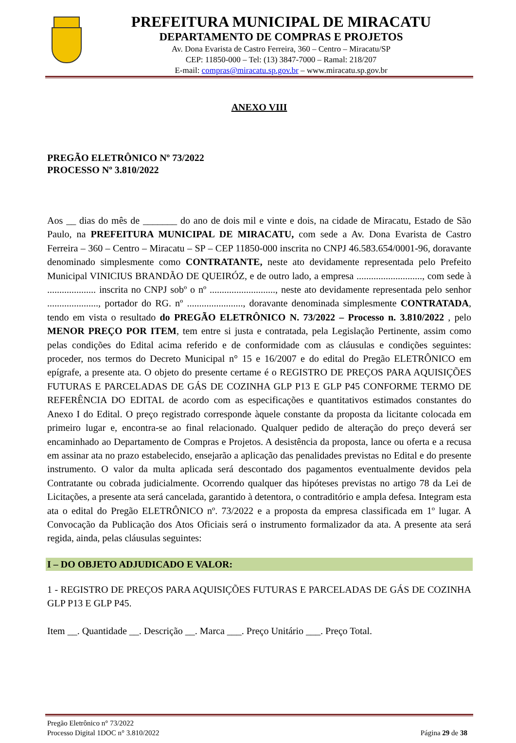PREFEITURA MUNICIPAL DE MIRACATU
DEPARTAMENTO DE COMPRAS E PROJETOS
Av. Dona Evarista de Castro Ferreira, 360 – Centro – Miracatu/SP
CEP: 11850-000 – Tel: (13) 3847-7000 – Ramal: 218/207
E-mail: compras@miracatu.sp.gov.br – www.miracatu.sp.gov.br
ANEXO VIII
PREGÃO ELETRÔNICO Nº 73/2022
PROCESSO Nº 3.810/2022
Aos __ dias do mês de _______ do ano de dois mil e vinte e dois, na cidade de Miracatu, Estado de São Paulo, na PREFEITURA MUNICIPAL DE MIRACATU, com sede a Av. Dona Evarista de Castro Ferreira – 360 – Centro – Miracatu – SP – CEP 11850-000 inscrita no CNPJ 46.583.654/0001-96, doravante denominado simplesmente como CONTRATANTE, neste ato devidamente representada pelo Prefeito Municipal VINICIUS BRANDÃO DE QUEIRÓZ, e de outro lado, a empresa ..........................., com sede à .................... inscrita no CNPJ sobº o nº ..........................., neste ato devidamente representada pelo senhor ....................., portador do RG. nº ......................., doravante denominada simplesmente CONTRATADA, tendo em vista o resultado do PREGÃO ELETRÔNICO N. 73/2022 – Processo n. 3.810/2022 , pelo MENOR PREÇO POR ITEM, tem entre si justa e contratada, pela Legislação Pertinente, assim como pelas condições do Edital acima referido e de conformidade com as cláusulas e condições seguintes: proceder, nos termos do Decreto Municipal n° 15 e 16/2007 e do edital do Pregão ELETRÔNICO em epígrafe, a presente ata. O objeto do presente certame é o REGISTRO DE PREÇOS PARA AQUISIÇÕES FUTURAS E PARCELADAS DE GÁS DE COZINHA GLP P13 E GLP P45 CONFORME TERMO DE REFERÊNCIA DO EDITAL de acordo com as especificações e quantitativos estimados constantes do Anexo I do Edital. O preço registrado corresponde àquele constante da proposta da licitante colocada em primeiro lugar e, encontra-se ao final relacionado. Qualquer pedido de alteração do preço deverá ser encaminhado ao Departamento de Compras e Projetos. A desistência da proposta, lance ou oferta e a recusa em assinar ata no prazo estabelecido, ensejarão a aplicação das penalidades previstas no Edital e do presente instrumento. O valor da multa aplicada será descontado dos pagamentos eventualmente devidos pela Contratante ou cobrada judicialmente. Ocorrendo qualquer das hipóteses previstas no artigo 78 da Lei de Licitações, a presente ata será cancelada, garantido à detentora, o contraditório e ampla defesa. Integram esta ata o edital do Pregão ELETRÔNICO nº. 73/2022 e a proposta da empresa classificada em 1º lugar. A Convocação da Publicação dos Atos Oficiais será o instrumento formalizador da ata. A presente ata será regida, ainda, pelas cláusulas seguintes:
I – DO OBJETO ADJUDICADO E VALOR:
1 - REGISTRO DE PREÇOS PARA AQUISIÇÕES FUTURAS E PARCELADAS DE GÁS DE COZINHA GLP P13 E GLP P45.
Item __. Quantidade __. Descrição __. Marca ___. Preço Unitário ___. Preço Total.
Pregão Eletrônico n° 73/2022
Processo Digital 1DOC n° 3.810/2022
Página 29 de 38